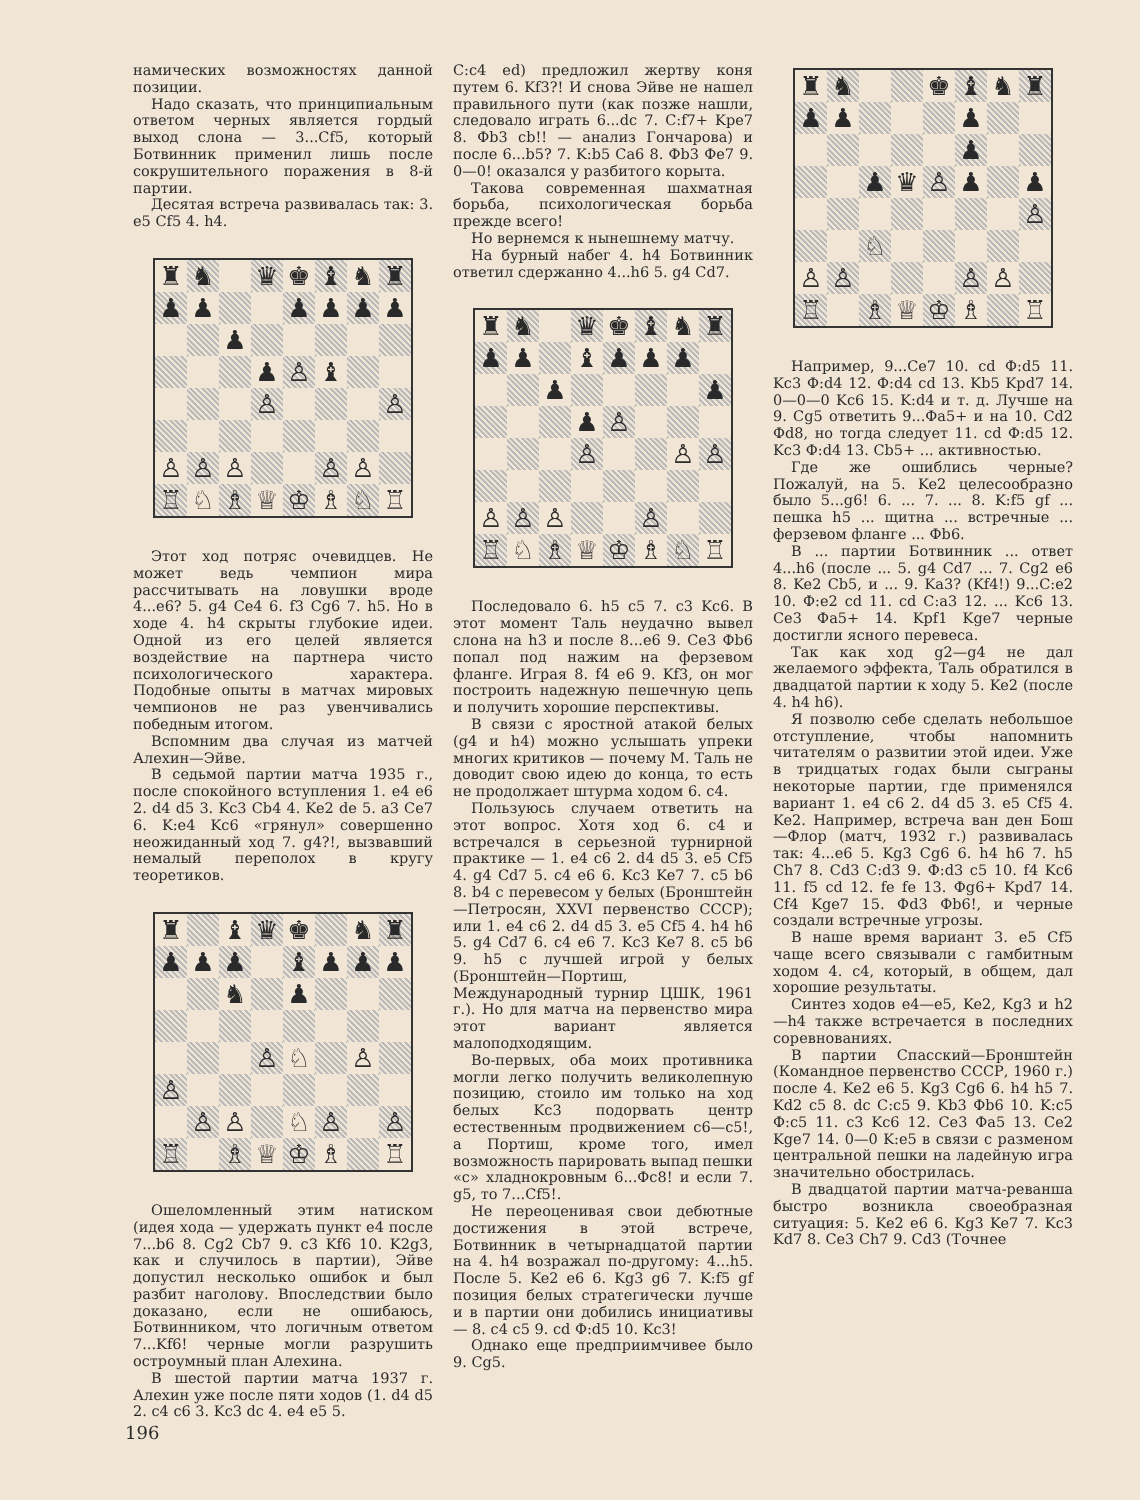намических возможностях данной позиции.
Надо сказать, что принципиальным ответом черных является гордый выход слона — 3...Cf5, который Ботвинник применил лишь после сокрушительного поражения в 8-й партии.
Десятая встреча развивалась так: 3. e5 Cf5 4. h4.
| ♜ | ♞ | | ♛ | ♚ | ♝ | ♞ | ♜ |
| ♟ | ♟ | | | ♟ | ♟ | ♟ | ♟ |
| | | ♟ | | | | | |
| | | | ♟ | ♙ | ♝ | | |
| | | | ♙ | | | | ♙ |
| ♙ | ♙ | ♙ | | | ♙ | ♙ | |
| ♖ | ♘ | ♗ | ♕ | ♔ | ♗ | ♘ | ♖ |
Этот ход потряс очевидцев. Не может ведь чемпион мира рассчитывать на ловушки вроде 4...e6? 5. g4 Ce4 6. f3 Cg6 7. h5. Но в ходе 4. h4 скрыты глубокие идеи. Одной из его целей является воздействие на партнера чисто психологического характера. Подобные опыты в матчах мировых чемпионов не раз увенчивались победным итогом.
Вспомним два случая из матчей Алехин—Эйве.
В седьмой партии матча 1935 г., после спокойного вступления 1. e4 e6 2. d4 d5 3. Kc3 Cb4 4. Ke2 de 5. a3 Ce7 6. K:e4 Kc6 «грянул» совершенно неожиданный ход 7. g4?!, вызвавший немалый переполох в кругу теоретиков.
| ♜ | | ♝ | ♛ | ♚ | | ♞ | ♜ |
| ♟ | ♟ | ♟ | | ♝ | ♟ | ♟ | ♟ |
| | | ♞ | | ♟ | | | |
| | | | ♙ | ♘ | | ♙ | |
| ♙ | | | | | | | |
| | ♙ | ♙ | | ♘ | ♙ | | ♙ |
| ♖ | | ♗ | ♕ | ♔ | ♗ | | ♖ |
Ошеломленный этим натиском (идея хода — удержать пункт e4 после 7...b6 8. Cg2 Cb7 9. c3 Kf6 10. K2g3, как и случилось в партии), Эйве допустил несколько ошибок и был разбит наголову. Впоследствии было доказано, если не ошибаюсь, Ботвинником, что логичным ответом 7...Kf6! черные могли разрушить остроумный план Алехина.
В шестой партии матча 1937 г. Алехин уже после пяти ходов (1. d4 d5 2. c4 c6 3. Kc3 dc 4. e4 e5 5.
C:c4 ed) предложил жертву коня путем 6. Kf3?! И снова Эйве не нашел правильного пути (как позже нашли, следовало играть 6...dc 7. C:f7+ Kpe7 8. Фb3 cb!! — анализ Гончарова) и после 6...b5? 7. K:b5 Ca6 8. Фb3 Фe7 9. 0—0! оказался у разбитого корыта.
Такова современная шахматная борьба, психологическая борьба прежде всего!
Но вернемся к нынешнему матчу.
На бурный набег 4. h4 Ботвинник ответил сдержанно 4...h6 5. g4 Cd7.
| ♜ | ♞ | | ♛ | ♚ | ♝ | ♞ | ♜ |
| ♟ | ♟ | | ♝ | ♟ | ♟ | ♟ | |
| | | ♟ | | | | | ♟ |
| | | | ♟ | ♙ | | | |
| | | | ♙ | | | ♙ | ♙ |
| ♙ | ♙ | ♙ | | | ♙ | | |
| ♖ | ♘ | ♗ | ♕ | ♔ | ♗ | ♘ | ♖ |
Последовало 6. h5 c5 7. c3 Kc6. В этот момент Таль неудачно вывел слона на h3 и после 8...e6 9. Ce3 Фb6 попал под нажим на ферзевом фланге. Играя 8. f4 e6 9. Kf3, он мог построить надежную пешечную цепь и получить хорошие перспективы.
В связи с яростной атакой белых (g4 и h4) можно услышать упреки многих критиков — почему М. Таль не доводит свою идею до конца, то есть не продолжает штурма ходом 6. c4.
Пользуюсь случаем ответить на этот вопрос. Хотя ход 6. c4 и встречался в серьезной турнирной практике — 1. e4 c6 2. d4 d5 3. e5 Cf5 4. g4 Cd7 5. c4 e6 6. Kc3 Ke7 7. c5 b6 8. b4 с перевесом у белых (Бронштейн—Петросян, XXVI первенство СССР); или 1. e4 c6 2. d4 d5 3. e5 Cf5 4. h4 h6 5. g4 Cd7 6. c4 e6 7. Kc3 Ke7 8. c5 b6 9. h5 с лучшей игрой у белых (Бронштейн—Портиш, Международный турнир ЦШК, 1961 г.). Но для матча на первенство мира этот вариант является малоподходящим.
Во-первых, оба моих противника могли легко получить великолепную позицию, стоило им только на ход белых Kc3 подорвать центр естественным продвижением c6—c5!, а Портиш, кроме того, имел возможность парировать выпад пешки «c» хладнокровным 6...Фc8! и если 7. g5, то 7...Cf5!.
Не переоценивая свои дебютные достижения в этой встрече, Ботвинник в четырнадцатой партии на 4. h4 возражал по-другому: 4...h5. После 5. Ke2 e6 6. Kg3 g6 7. K:f5 gf позиция белых стратегически лучше и в партии они добились инициативы — 8. c4 c5 9. cd Ф:d5 10. Kc3!
Однако еще предприимчивее было 9. Cg5.
| ♜ | ♞ | | | ♚ | ♝ | ♞ | ♜ |
| ♟ | ♟ | | | | ♟ | | |
| | | | | | ♟ | | |
| | | ♟ | ♛ | ♙ | ♟ | | ♟ |
| | | | | | | | ♙ |
| | | ♘ | | | | | |
| ♙ | ♙ | | | | ♙ | ♙ | |
| ♖ | | ♗ | ♕ | ♔ | ♗ | | ♖ |
Например, 9...Ce7 10. cd Ф:d5 11. Kc3 Ф:d4 12. Ф:d4 cd 13. Kb5 Kpd7 14. 0—0—0 Kc6 15. K:d4 и т. д. Лучше на 9. Cg5 ответить 9...Фa5+ и на 10. Cd2 Фd8, но тогда следует 11. cd Ф:d5 12. Kc3 Ф:d4 13. Cb5+ ... активностью.
Где же ошиблись черные? Пожалуй, на 5. Ke2 целесообразно было 5...g6! 6. ... 7. ... 8. K:f5 gf ... пешка h5 ... щитна ... встречные ... ферзевом фланге ... Фb6.
В ... партии Ботвинник ... ответ 4...h6 (после ... 5. g4 Cd7 ... 7. Cg2 e6 8. Ke2 Cb5, и ... 9. Ka3? (Kf4!) 9...C:e2 10. Ф:e2 cd 11. cd C:a3 12. ... Kc6 13. Ce3 Фa5+ 14. Kpf1 Kge7 черные достигли ясного перевеса.
Так как ход g2—g4 не дал желаемого эффекта, Таль обратился в двадцатой партии к ходу 5. Ke2 (после 4. h4 h6).
Я позволю себе сделать небольшое отступление, чтобы напомнить читателям о развитии этой идеи. Уже в тридцатых годах были сыграны некоторые партии, где применялся вариант 1. e4 c6 2. d4 d5 3. e5 Cf5 4. Ke2. Например, встреча ван ден Бош—Флор (матч, 1932 г.) развивалась так: 4...e6 5. Kg3 Cg6 6. h4 h6 7. h5 Ch7 8. Cd3 C:d3 9. Ф:d3 c5 10. f4 Kc6 11. f5 cd 12. fe fe 13. Фg6+ Kpd7 14. Cf4 Kge7 15. Фd3 Фb6!, и черные создали встречные угрозы.
В наше время вариант 3. e5 Cf5 чаще всего связывали с гамбитным ходом 4. c4, который, в общем, дал хорошие результаты.
Синтез ходов e4—e5, Ke2, Kg3 и h2—h4 также встречается в последних соревнованиях.
В партии Спасский—Бронштейн (Командное первенство СССР, 1960 г.) после 4. Ke2 e6 5. Kg3 Cg6 6. h4 h5 7. Kd2 c5 8. dc C:c5 9. Kb3 Фb6 10. K:c5 Ф:c5 11. c3 Kc6 12. Ce3 Фa5 13. Ce2 Kge7 14. 0—0 K:e5 в связи с разменом центральной пешки на ладейную игра значительно обострилась.
В двадцатой партии матча-реванша быстро возникла своеобразная ситуация: 5. Ke2 e6 6. Kg3 Ke7 7. Kc3 Kd7 8. Ce3 Ch7 9. Cd3 (Точнее
196